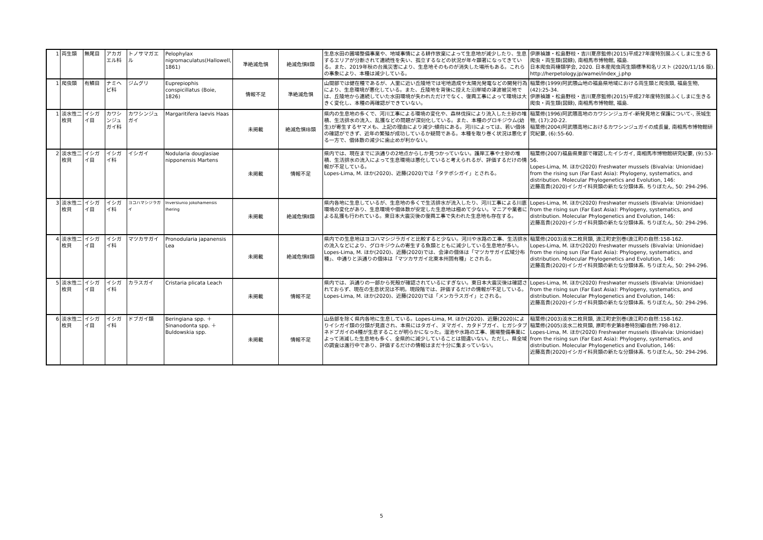| 1 | 両生類 | 無尾目 | アカガエル科 | トノサマガエル | Pelophylax nigromaculatus(Hallowell, 1861) | 準絶滅危惧 | 絶滅危惧Ⅱ類 | 生息水田の圃場整備事業や、地域事情による耕作放棄によって生息地が減少したり、生息するエリアが分断されて連続性を失い、孤立するなどの状況が年々顕著になってきている。また、2019年秋の台風災害により、生息地そのものが消失した場所もある。これらの事象により、本種は減少している。 | 伊原禎雄・松島野枝・吉川夏彦監修(2015)平成27年度特別展ふくしまに生きる爬虫・両生類(図録), 南相馬市博物館, 福島. 日本爬虫両棲類学会, 2020. 日本産爬虫両生類標準和名リスト (2020/11/16 版). http://herpetology.jp/wamei/index_j.php |
| 1 | 爬虫類 | 有鱗目 | ナミヘビ科 | ジムグリ | Euprepiophis conspicillatus (Boie, 1826) | 情報不足 | 準絶滅危惧 | 山間部では健在種であるが、人里に近い丘陵地では宅地造成や太陽光発電などの開発行為により、生息環境が悪化している。また、丘陵地を背後に控えた沿岸域の津波被災地では、丘陵地から連続していた水田環境が失われただけでなく、復興工事によって環境は大きく変化し、本種の再確認ができていない。 | 稲葉修(1999)阿武隈山地の福島県地域における両生類と爬虫類, 福島生物, (42):25-34. 伊原禎雄・松島野枝・吉川夏彦監修(2015)平成27年度特別展ふくしまに生きる爬虫・両生類(図録), 南相馬市博物館, 福島. |
| 1 | 淡水性二枚貝 | イシガイ目 | カワシンジュガイ科 | カワシンジュガイ | Margaritifera laevis Haas | 未掲載 | 絶滅危惧ⅠB類 | 県内の生息地の多くで、河川工事による環境の変化や、森林伐採により流入した土砂の堆積、生活排水の流入、乱獲などの問題が深刻化している。また、本種のグロキジウム(幼生)が寄生するヤマメも、上記の理由により減少:傾向にある。河川によっては、若い個体の確認ができず、近年の繁殖が成功しているか疑問である。本種を取り巻く状況は悪化する一方で、個体数の減少に歯止めが利かない。 | 稲葉修(1996)阿武隈高地のカワシンジュガイ-新発見地と保護について-, 茨城生物, (17):20-22. 稲葉修(2004)阿武隈高地におけるカワシンジュガイの成長量, 南相馬市博物館研究紀要, (6):55-60. |
| 2 | 淡水性二枚貝 | イシガイ目 | イシガイ科 | イシガイ | Nodularia douglasiae nipponensis Martens | 未掲載 | 情報不足 | 県内では、現在までに浜通りの2地点からしか見つかっていない。護岸工事や土砂の堆積、生活排水の流入によって生息環境は悪化していると考えられるが、評価するだけの情報が不足している。 Lopes-Lima, M. ほか(2020)、近藤(2020)では「タテボシガイ」とされる。 | 稲葉修(2007)福島県東部で確認したイシガイ, 南相馬市博物館研究紀要, (9):53-56. Lopes-Lima, M. ほか(2020) Freshwater mussels (Bivalvia: Unionidae) from the rising sun (Far East Asia): Phylogeny, systematics, and distribution. Molecular Phylogenetics and Evolution, 146: 近藤高貴(2020)イシガイ科貝類の新たな分類体系. ちりぼたん, 50: 294-296. |
| 3 | 淡水性二枚貝 | イシガイ目 | イシガイ科 | ヨコハマシジラガイ | Inversiunio jokohamensis Ihering | 未掲載 | 絶滅危惧Ⅱ類 | 県内各地に生息しているが、生息地の多くで生活排水が流入したり、河川工事による川底環境の変化があり、生息環境や個体数が安定した生息地は極めて少ない。マニアや業者による乱獲も行われている。東日本大震災後の復興工事で失われた生息地も存在する。 | Lopes-Lima, M. ほか(2020) Freshwater mussels (Bivalvia: Unionidae) from the rising sun (Far East Asia): Phylogeny, systematics, and distribution. Molecular Phylogenetics and Evolution, 146: 近藤高貴(2020)イシガイ科貝類の新たな分類体系. ちりぼたん, 50: 294-296. |
| 4 | 淡水性二枚貝 | イシガイ目 | イシガイ科 | マツカサガイ | Pronodularia japanensis Lea | 未掲載 | 絶滅危惧Ⅱ類 | 県内での生息地はヨコハマシジラガイと比較すると少ない。河川や水路の工事、生活排水の流入などにより、グロキジウムの寄生する魚類とともに減少している生息地が多い。Lopes-Lima, M. ほか(2020)、近藤(2020)では、会津の個体は「マツカサガイ広域分布種」、中通りと浜通りの個体は「マツカサガイ北東本州固有種」とされる。 | 稲葉修(2003)淡水二枚貝類, 浪江町史別巻Ⅰ浪江町の自然:158-162. Lopes-Lima, M. ほか(2020) Freshwater mussels (Bivalvia: Unionidae) from the rising sun (Far East Asia): Phylogeny, systematics, and distribution. Molecular Phylogenetics and Evolution, 146: 近藤高貴(2020)イシガイ科貝類の新たな分類体系. ちりぼたん, 50: 294-296. |
| 5 | 淡水性二枚貝 | イシガイ目 | イシガイ科 | カラスガイ | Cristaria plicata Leach | 未掲載 | 情報不足 | 県内では、浜通りの一部から死殻が確認されているにすぎない。東日本大震災後は確認されておらず、現在の生息状況は不明。現段階では、評価するだけの情報が不足している。 Lopes-Lima, M. ほか(2020)、近藤(2020)では「メンカラスガイ」とされる。 | Lopes-Lima, M. ほか(2020) Freshwater mussels (Bivalvia: Unionidae) from the rising sun (Far East Asia): Phylogeny, systematics, and distribution. Molecular Phylogenetics and Evolution, 146: 近藤高貴(2020)イシガイ科貝類の新たな分類体系. ちりぼたん, 50: 294-296. |
| 6 | 淡水性二枚貝 | イシガイ目 | イシガイ科 | ドブガイ類 | Beringiana spp. ＋ Sinanodonta spp. ＋ Buldowskia spp. | 未掲載 | 情報不足 | 山岳部を除く県内各地に生息している。Lopes-Lima, M. ほか(2020)、近藤(2020)によりイシガイ類の分類が見直され、本県にはタガイ、ヌマガイ、カタドブガイ、ヒガシタブネドブガイの4種が生息することが明らかになった。溜池や水路の工事、圃場整備事業によって消滅した生息地も多く、全県的に減少していることは間違いない。ただし、県全域の調査は進行中であり、評価するだけの情報はまだ十分に集まっていない。 | 稲葉修(2003)淡水二枚貝類, 浪江町史別巻Ⅰ浪江町の自然:158-162. 稲葉修(2005)淡水二枚貝類, 原町市史第8巻特別編Ⅰ自然:798-812. Lopes-Lima, M. ほか(2020) Freshwater mussels (Bivalvia: Unionidae) from the rising sun (Far East Asia): Phylogeny, systematics, and distribution. Molecular Phylogenetics and Evolution, 146: 近藤高貴(2020)イシガイ科貝類の新たな分類体系. ちりぼたん, 50: 294-296. |
5